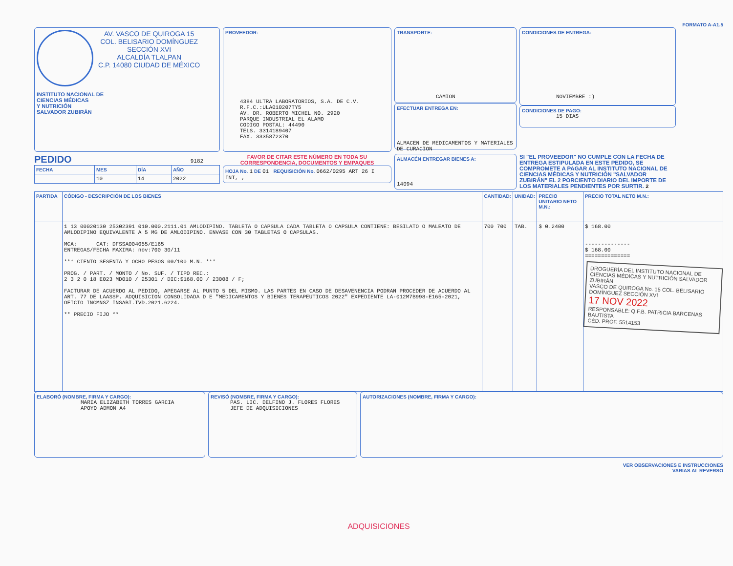FORMATO A-A1.5
AV. VASCO DE QUIROGA 15
COL. BELISARIO DOMÍNGUEZ
SECCIÓN XVI
ALCALDÍA TLALPAN
C.P. 14080 CIUDAD DE MÉXICO
INSTITUTO NACIONAL DE
CIENCIAS MÉDICAS
Y NUTRICIÓN
SALVADOR ZUBIRÁN
PROVEEDOR:
4384 ULTRA LABORATORIOS, S.A. DE C.V.
R.F.C.:ULA010207TY5
AV. DR. ROBERTO MICHEL NO. 2920
PARQUE INDUSTRIAL EL ALAMO
CODIGO POSTAL: 44490
TELS. 3314189407
FAX. 3335872370
TRANSPORTE:
CAMION
EFECTUAR ENTREGA EN:
ALMACEN DE MEDICAMENTOS Y MATERIALES DE CURACION
CONDICIONES DE ENTREGA:
NOVIEMBRE :)
CONDICIONES DE PAGO:
15 DIAS
PEDIDO 9182
| FECHA | MES | DÍA | AÑO |
| --- | --- | --- | --- |
| | 10 | 14 | 2022 |
FAVOR DE CITAR ESTE NÚMERO EN TODA SU CORRESPONDENCIA, DOCUMENTOS Y EMPAQUES
HOJA No. 1 DE 01 REQUISICIÓN No. 0662/0295 ART 26 I INT, ,
ALMACÉN ENTREGAR BIENES A:
14094
SI "EL PROVEEDOR" NO CUMPLE CON LA FECHA DE ENTREGA ESTIPULADA EN ESTE PEDIDO, SE COMPROMETE A PAGAR AL INSTITUTO NACIONAL DE CIENCIAS MÉDICAS Y NUTRICIÓN "SALVADOR ZUBIRÁN" EL 2 PORCIENTO DIARIO DEL IMPORTE DE LOS MATERIALES PENDIENTES POR SURTIR. 2
| PARTIDA | CÓDIGO - DESCRIPCIÓN DE LOS BIENES | CANTIDAD: | UNIDAD: | PRECIO UNITARIO NETO M.N.: | PRECIO TOTAL NETO M.N.: |
| --- | --- | --- | --- | --- | --- |
| | 1 13 00020130 25302391 010.000.2111.01 AMLODIPINO. TABLETA O CAPSULA CADA TABLETA O CAPSULA CONTIENE: BESILATO O MALEATO DE AMLODIPINO EQUIVALENTE A 5 MG DE AMLODIPINO. ENVASE CON 30 TABLETAS O CAPSULAS. MCA: CAT: DFSSA004055/E165 ENTREGAS/FECHA MAXIMA: nov:700 30/11 *** CIENTO SESENTA Y OCHO PESOS 00/100 M.N. *** PROG. / PART. / MONTO / No. SUF. / TIPO REC.: 2 3 2 0 18 E023 MD010 / 25301 / DIC:$168.00 / 23008 / F; FACTURAR DE ACUERDO AL PEDIDO, APEGARSE AL PUNTO 5 DEL MISMO. LAS PARTES EN CASO DE DESAVENENCIA PODRAN PROCEDER DE ACUERDO AL ART. 77 DE LAASSP. ADQUISICION CONSOLIDADA D E "MEDICAMENTOS Y BIENES TERAPEUTICOS 2022" EXPEDIENTE LA-012M7B998-E165-2021, OFICIO INCMNSZ INSABI.IVD.2021.6224. ** PRECIO FIJO ** | 700 700 | TAB. | $ 0.2400 | $ 168.00 -------------- $ 168.00 ============== DROGUERÍA DEL INSTITUTO NACIONAL DE CIENCIAS MÉDICAS Y NUTRICIÓN SALVADOR ZUBIRÁN VASCO DE QUIROGA No. 15 COL. BELISARIO DOMÍNGUEZ SECCIÓN XVI 17 NOV 2022 RESPONSABLE: Q.F.B. PATRICIA BARCENAS BAUTISTA CÉD. PROF. 5514153 |
ELABORÓ (NOMBRE, FIRMA Y CARGO):
MARIA ELIZABETH TORRES GARCIA
APOYO ADMON A4
REVISÓ (NOMBRE, FIRMA Y CARGO):
PAS. LIC. DELFINO J. FLORES FLORES
JEFE DE ADQUISICIONES
AUTORIZACIONES (NOMBRE, FIRMA Y CARGO):
VER OBSERVACIONES E INSTRUCCIONES
VARIAS AL REVERSO
ADQUISICIONES